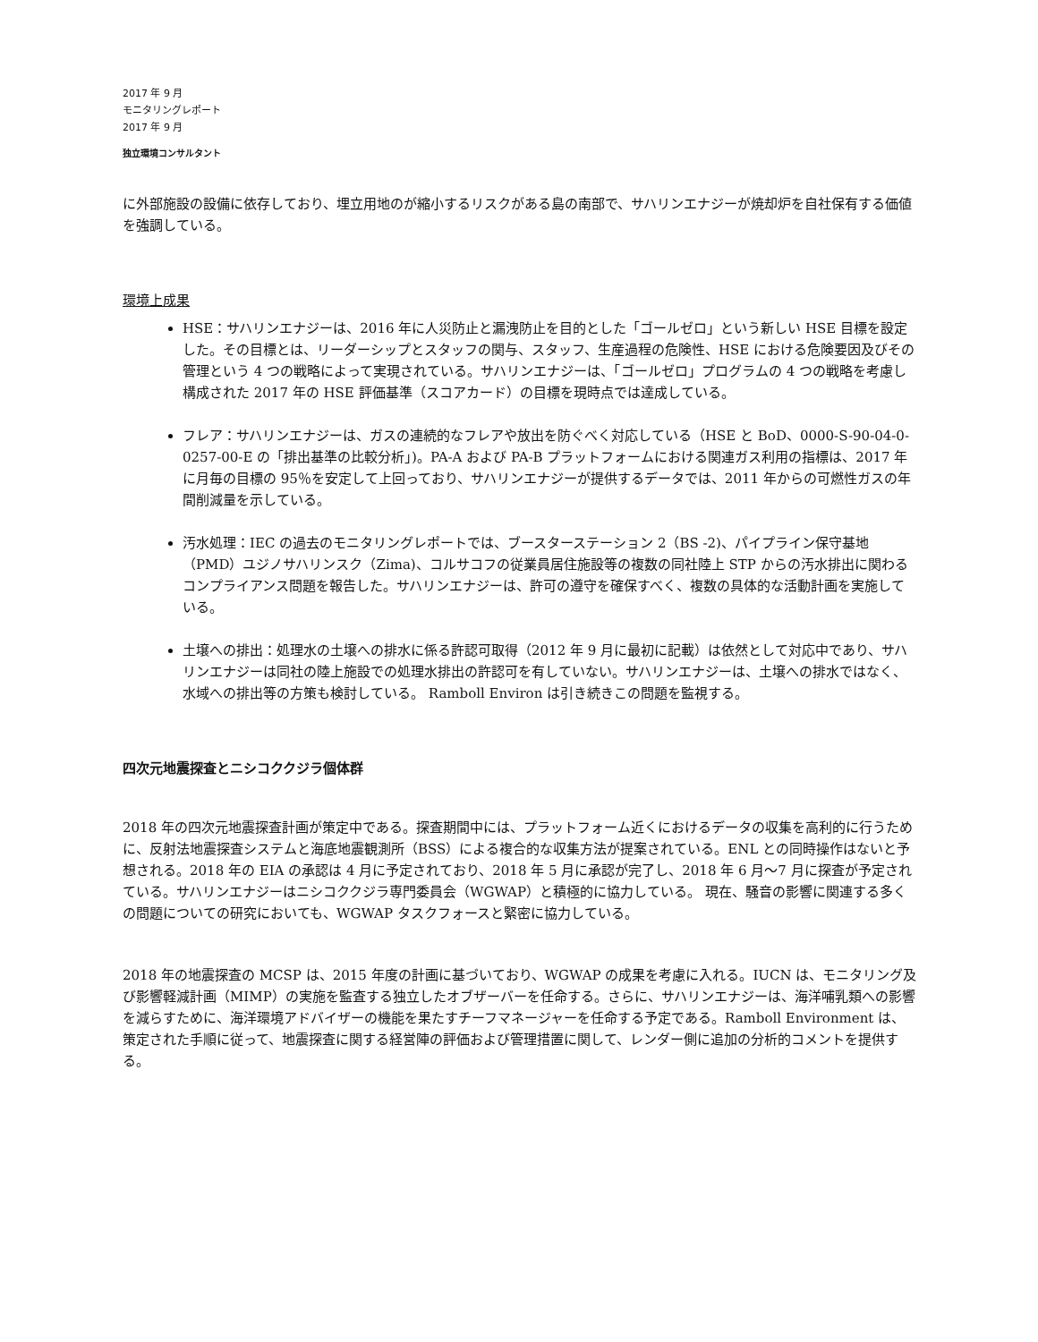2017 年 9 月
モニタリングレポート
2017 年 9 月
独立環境コンサルタント
に外部施設の設備に依存しており、埋立用地のが縮小するリスクがある島の南部で、サハリンエナジーが焼却炉を自社保有する価値を強調している。
環境上成果
HSE：サハリンエナジーは、2016 年に人災防止と漏洩防止を目的とした「ゴールゼロ」という新しい HSE 目標を設定した。その目標とは、リーダーシップとスタッフの関与、スタッフ、生産過程の危険性、HSE における危険要因及びその管理という 4 つの戦略によって実現されている。サハリンエナジーは、「ゴールゼロ」プログラムの 4 つの戦略を考慮し構成された 2017 年の HSE 評価基準（スコアカード）の目標を現時点では達成している。
フレア：サハリンエナジーは、ガスの連続的なフレアや放出を防ぐべく対応している（HSE と BoD、0000-S-90-04-0-0257-00-E の「排出基準の比較分析」)。PA-A および PA-B プラットフォームにおける関連ガス利用の指標は、2017 年に月毎の目標の 95％を安定して上回っており、サハリンエナジーが提供するデータでは、2011 年からの可燃性ガスの年間削減量を示している。
汚水処理：IEC の過去のモニタリングレポートでは、ブースターステーション 2（BS -2)、パイプライン保守基地（PMD）ユジノサハリンスク（Zima)、コルサコフの従業員居住施設等の複数の同社陸上 STP からの汚水排出に関わるコンプライアンス問題を報告した。サハリンエナジーは、許可の遵守を確保すべく、複数の具体的な活動計画を実施している。
土壌への排出：処理水の土壌への排水に係る許認可取得（2012 年 9 月に最初に記載）は依然として対応中であり、サハリンエナジーは同社の陸上施設での処理水排出の許認可を有していない。サハリンエナジーは、土壌への排水ではなく、水域への排出等の方策も検討している。 Ramboll Environ は引き続きこの問題を監視する。
四次元地震探査とニシコククジラ個体群
2018 年の四次元地震探査計画が策定中である。探査期間中には、プラットフォーム近くにおけるデータの収集を高利的に行うために、反射法地震探査システムと海底地震観測所（BSS）による複合的な収集方法が提案されている。ENL との同時操作はないと予想される。2018 年の EIA の承認は 4 月に予定されており、2018 年 5 月に承認が完了し、2018 年 6 月～7 月に探査が予定されている。サハリンエナジーはニシコククジラ専門委員会（WGWAP）と積極的に協力している。 現在、騒音の影響に関連する多くの問題についての研究においても、WGWAP タスクフォースと緊密に協力している。
2018 年の地震探査の MCSP は、2015 年度の計画に基づいており、WGWAP の成果を考慮に入れる。IUCN は、モニタリング及び影響軽減計画（MIMP）の実施を監査する独立したオブザーバーを任命する。さらに、サハリンエナジーは、海洋哺乳類への影響を減らすために、海洋環境アドバイザーの機能を果たすチーフマネージャーを任命する予定である。Ramboll Environment は、策定された手順に従って、地震探査に関する経営陣の評価および管理措置に関して、レンダー側に追加の分析的コメントを提供する。